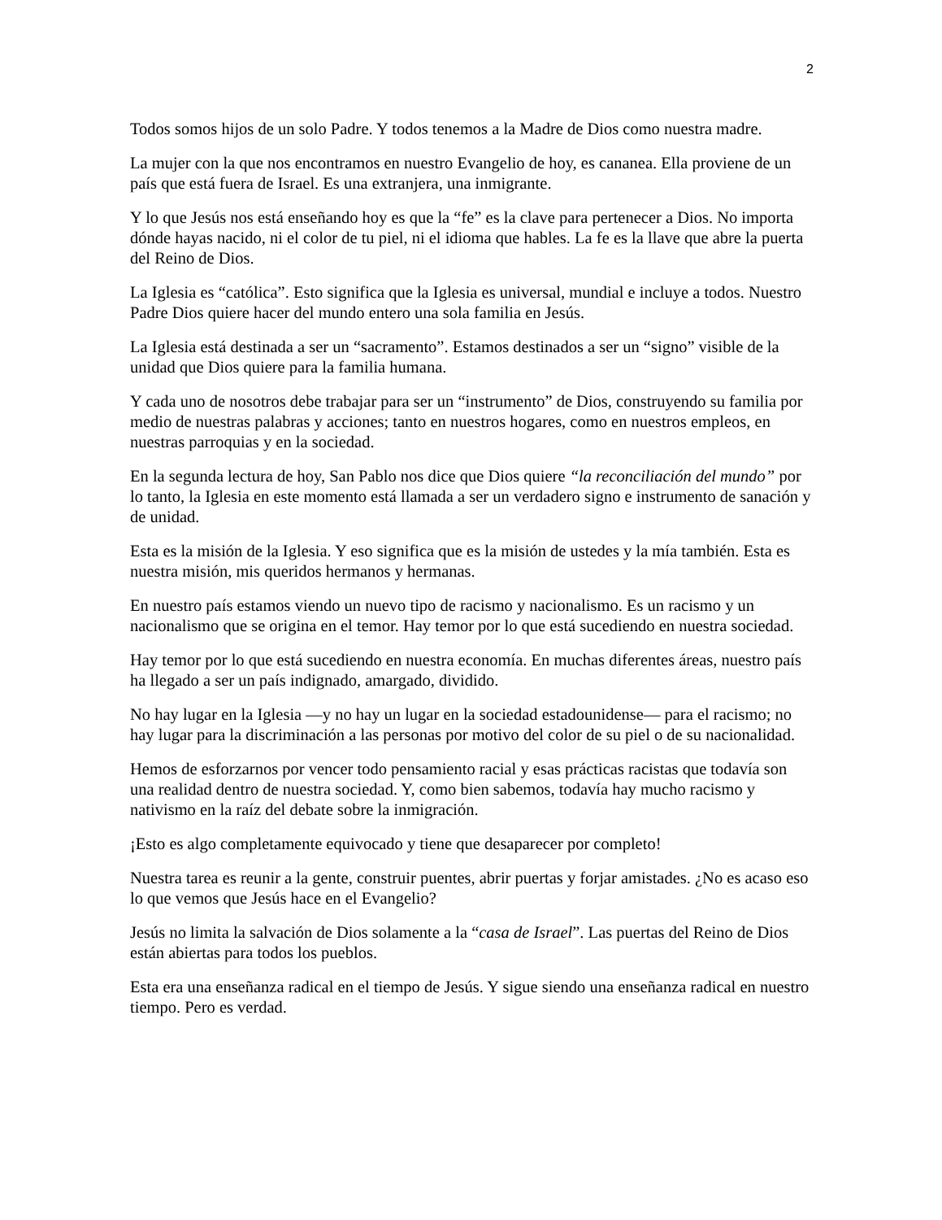2
Todos somos hijos de un solo Padre. Y todos tenemos a la Madre de Dios como nuestra madre.
La mujer con la que nos encontramos en nuestro Evangelio de hoy, es cananea. Ella proviene de un país que está fuera de Israel. Es una extranjera, una inmigrante.
Y lo que Jesús nos está enseñando hoy es que la “fe” es la clave para pertenecer a Dios. No importa dónde hayas nacido, ni el color de tu piel, ni el idioma que hables. La fe es la llave que abre la puerta del Reino de Dios.
La Iglesia es “católica”. Esto significa que la Iglesia es universal, mundial e incluye a todos. Nuestro Padre Dios quiere hacer del mundo entero una sola familia en Jesús.
La Iglesia está destinada a ser un “sacramento”. Estamos destinados a ser un “signo” visible de la unidad que Dios quiere para la familia humana.
Y cada uno de nosotros debe trabajar para ser un “instrumento” de Dios, construyendo su familia por medio de nuestras palabras y acciones; tanto en nuestros hogares, como en nuestros empleos, en nuestras parroquias y en la sociedad.
En la segunda lectura de hoy, San Pablo nos dice que Dios quiere “la reconciliación del mundo” por lo tanto, la Iglesia en este momento está llamada a ser un verdadero signo e instrumento de sanación y de unidad.
Esta es la misión de la Iglesia. Y eso significa que es la misión de ustedes y la mía también. Esta es nuestra misión, mis queridos hermanos y hermanas.
En nuestro país estamos viendo un nuevo tipo de racismo y nacionalismo. Es un racismo y un nacionalismo que se origina en el temor. Hay temor por lo que está sucediendo en nuestra sociedad.
Hay temor por lo que está sucediendo en nuestra economía. En muchas diferentes áreas, nuestro país ha llegado a ser un país indignado, amargado, dividido.
No hay lugar en la Iglesia —y no hay un lugar en la sociedad estadounidense— para el racismo; no hay lugar para la discriminación a las personas por motivo del color de su piel o de su nacionalidad.
Hemos de esforzarnos por vencer todo pensamiento racial y esas prácticas racistas que todavía son una realidad dentro de nuestra sociedad. Y, como bien sabemos, todavía hay mucho racismo y nativismo en la raíz del debate sobre la inmigración.
¡Esto es algo completamente equivocado y tiene que desaparecer por completo!
Nuestra tarea es reunir a la gente, construir puentes, abrir puertas y forjar amistades. ¿No es acaso eso lo que vemos que Jesús hace en el Evangelio?
Jesús no limita la salvación de Dios solamente a la “casa de Israel”. Las puertas del Reino de Dios están abiertas para todos los pueblos.
Esta era una enseñanza radical en el tiempo de Jesús. Y sigue siendo una enseñanza radical en nuestro tiempo. Pero es verdad.